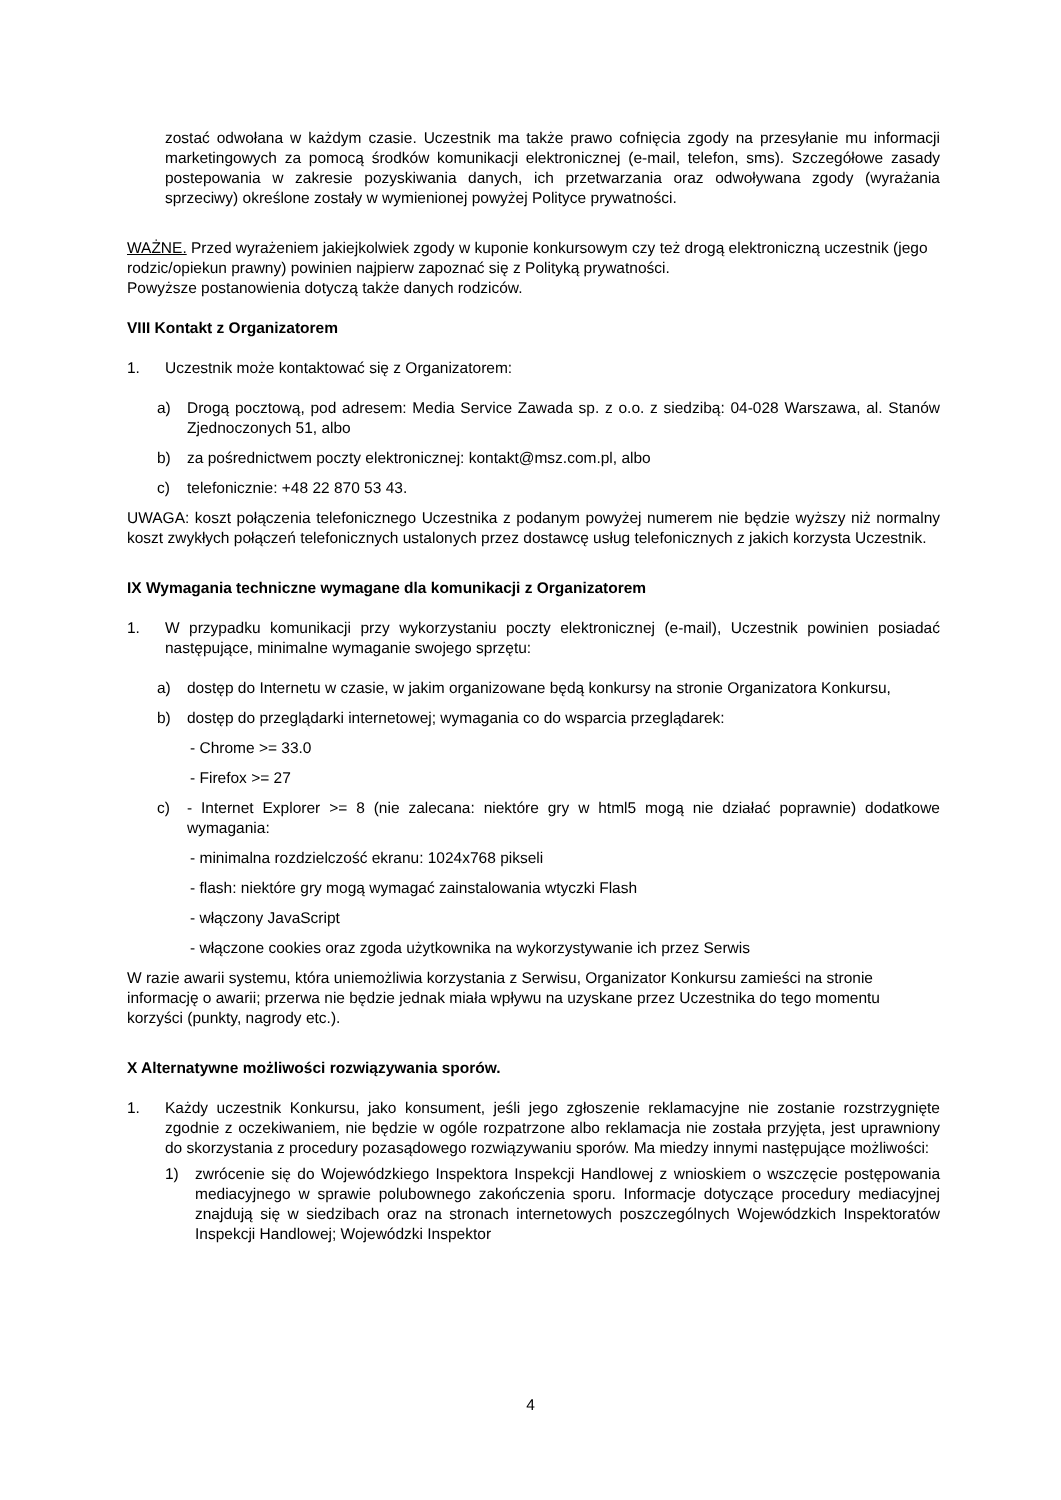zostać odwołana w każdym czasie. Uczestnik ma także prawo cofnięcia zgody na przesyłanie mu informacji marketingowych za pomocą środków komunikacji elektronicznej (e-mail, telefon, sms). Szczegółowe zasady postepowania w zakresie pozyskiwania danych, ich przetwarzania oraz odwoływana zgody (wyrażania sprzeciwy) określone zostały w wymienionej powyżej Polityce prywatności.
WAŻNE. Przed wyrażeniem jakiejkolwiek zgody w kuponie konkursowym czy też drogą elektroniczną uczestnik (jego rodzic/opiekun prawny) powinien najpierw zapoznać się z Polityką prywatności.
Powyższe postanowienia dotyczą także danych rodziców.
VIII Kontakt z Organizatorem
1. Uczestnik może kontaktować się z Organizatorem:
a) Drogą pocztową, pod adresem: Media Service Zawada sp. z o.o. z siedzibą: 04-028 Warszawa, al. Stanów Zjednoczonych 51, albo
b) za pośrednictwem poczty elektronicznej: kontakt@msz.com.pl, albo
c) telefonicznie: +48 22 870 53 43.
UWAGA: koszt połączenia telefonicznego Uczestnika z podanym powyżej numerem nie będzie wyższy niż normalny koszt zwykłych połączeń telefonicznych ustalonych przez dostawcę usług telefonicznych z jakich korzysta Uczestnik.
IX Wymagania techniczne wymagane dla komunikacji z Organizatorem
1. W przypadku komunikacji przy wykorzystaniu poczty elektronicznej (e-mail), Uczestnik powinien posiadać następujące, minimalne wymaganie swojego sprzętu:
a) dostęp do Internetu w czasie, w jakim organizowane będą konkursy na stronie Organizatora Konkursu,
b) dostęp do przeglądarki internetowej; wymagania co do wsparcia przeglądarek:
- Chrome >= 33.0
- Firefox >= 27
c) - Internet Explorer >= 8 (nie zalecana: niektóre gry w html5 mogą nie działać poprawnie) dodatkowe wymagania:
- minimalna rozdzielczość ekranu: 1024x768 pikseli
- flash: niektóre gry mogą wymagać zainstalowania wtyczki Flash
- włączony JavaScript
- włączone cookies oraz zgoda użytkownika na wykorzystywanie ich przez Serwis
W razie awarii systemu, która uniemożliwia korzystania z Serwisu, Organizator Konkursu zamieści na stronie informację o awarii; przerwa nie będzie jednak miała wpływu na uzyskane przez Uczestnika do tego momentu korzyści (punkty, nagrody etc.).
X Alternatywne możliwości rozwiązywania sporów.
1. Każdy uczestnik Konkursu, jako konsument, jeśli jego zgłoszenie reklamacyjne nie zostanie rozstrzygnięte zgodnie z oczekiwaniem, nie będzie w ogóle rozpatrzone albo reklamacja nie została przyjęta, jest uprawniony do skorzystania z procedury pozasądowego rozwiązywaniu sporów. Ma miedzy innymi następujące możliwości:
1) zwrócenie się do Wojewódzkiego Inspektora Inspekcji Handlowej z wnioskiem o wszczęcie postępowania mediacyjnego w sprawie polubownego zakończenia sporu. Informacje dotyczące procedury mediacyjnej znajdują się w siedzibach oraz na stronach internetowych poszczególnych Wojewódzkich Inspektoratów Inspekcji Handlowej; Wojewódzki Inspektor
4